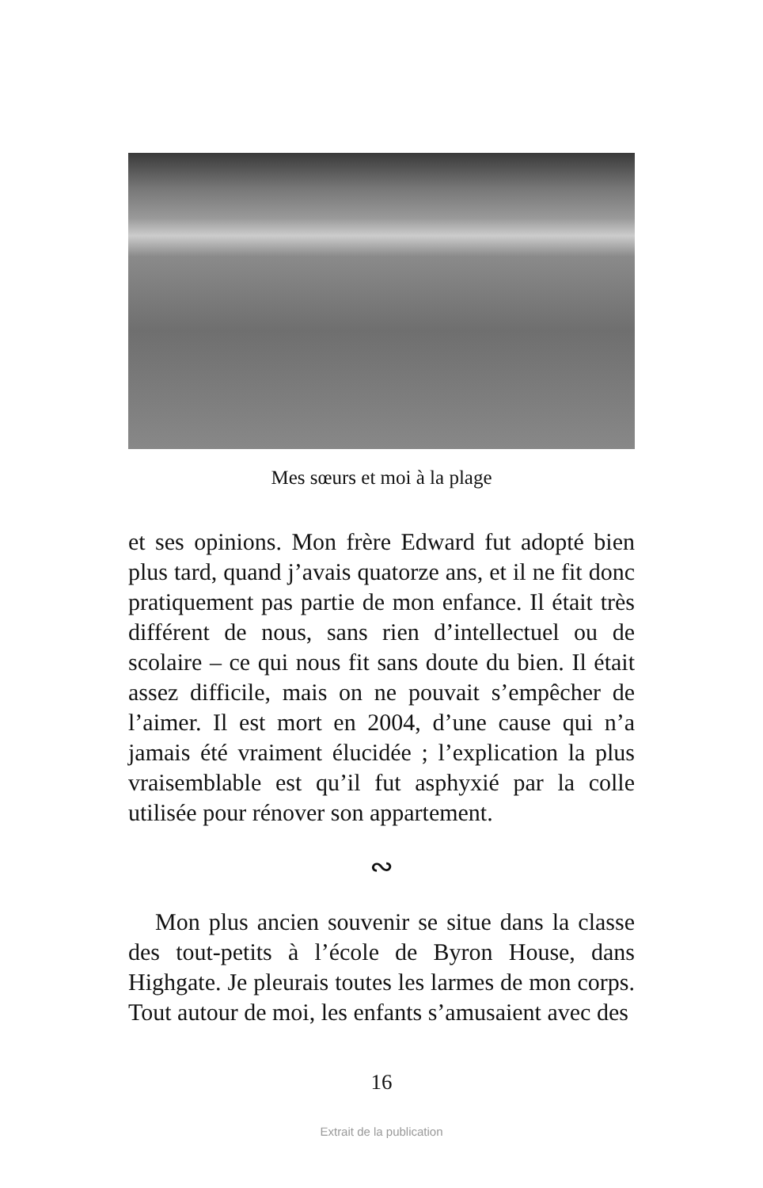Mes sœurs et moi à la plage
et ses opinions. Mon frère Edward fut adopté bien plus tard, quand j’avais quatorze ans, et il ne fit donc pratiquement pas partie de mon enfance. Il était très différent de nous, sans rien d’intellectuel ou de scolaire – ce qui nous fit sans doute du bien. Il était assez difficile, mais on ne pouvait s’empêcher de l’aimer. Il est mort en 2004, d’une cause qui n’a jamais été vraiment élucidée ; l’explication la plus vraisemblable est qu’il fut asphyxié par la colle utilisée pour rénover son appartement.
∾
Mon plus ancien souvenir se situe dans la classe des tout-petits à l’école de Byron House, dans Highgate. Je pleurais toutes les larmes de mon corps. Tout autour de moi, les enfants s’amusaient avec des
16
Extrait de la publication